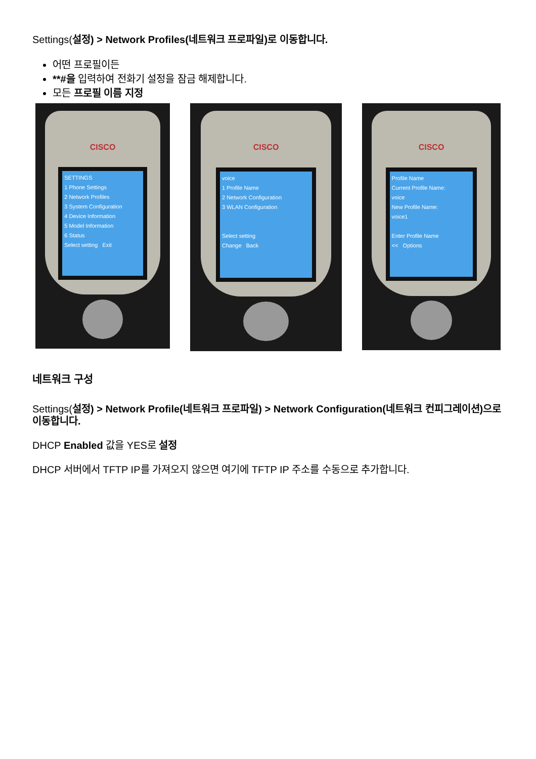Settings(설정) > Network Profiles(네트워크 프로파일)로 이동합니다.
어떤 프로필이든
**#을 입력하여 전화기 설정을 잠금 해제합니다.
모든 프로필 이름 지정
CISCO
SETTINGS
1 Phone Settings
2 Network Profiles
3 System Configuration
4 Device Information
5 Model Information
6 Status
Select setting Exit
CISCO
voice
1 Profile Name
2 Network Configuration
3 WLAN Configuration
Select setting
Change Back
CISCO
Profile Name
Current Profile Name:
voice
New Profile Name:
voice1
Enter Profile Name
<< Options
네트워크 구성
Settings(설정) > Network Profile(네트워크 프로파일) > Network Configuration(네트워크 컨피그레이션)으로 이동합니다.
DHCP Enabled 값을 YES로 설정
DHCP 서버에서 TFTP IP를 가져오지 않으면 여기에 TFTP IP 주소를 수동으로 추가합니다.